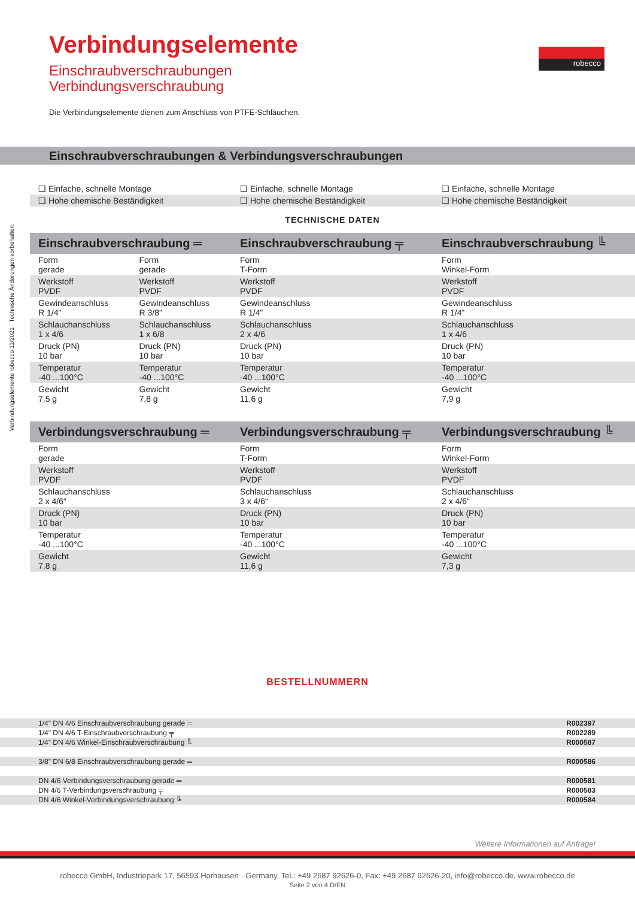Verbindungselemente robecco 11/2021 Technische Änderungen vorbehalten.
Verbindungselemente
Einschraubverschraubungen
Verbindungsverschraubung
robecco
Die Verbindungselemente dienen zum Anschluss von PTFE-Schläuchen.
Einschraubverschraubungen & Verbindungsverschraubungen
| ❑ Einfache, schnelle Montage | | ❑ Einfache, schnelle Montage | ❑ Einfache, schnelle Montage |
| ❑ Hohe chemische Beständigkeit | | ❑ Hohe chemische Beständigkeit | ❑ Hohe chemische Beständigkeit |
| TECHNISCHE DATEN | | | |
| Einschraubverschraubung ═ | | Einschraubverschraubung ╤ | Einschraubverschraubung ╚ |
| Form gerade | Form gerade | Form T-Form | Form Winkel-Form |
| Werkstoff PVDF | Werkstoff PVDF | Werkstoff PVDF | Werkstoff PVDF |
| Gewindeanschluss R 1/4” | Gewindeanschluss R 3/8” | Gewindeanschluss R 1/4” | Gewindeanschluss R 1/4” |
| Schlauchanschluss 1 x 4/6 | Schlauchanschluss 1 x 6/8 | Schlauchanschluss 2 x 4/6 | Schlauchanschluss 1 x 4/6 |
| Druck (PN) 10 bar | Druck (PN) 10 bar | Druck (PN) 10 bar | Druck (PN) 10 bar |
| Temperatur -40 ...100°C | Temperatur -40 ...100°C | Temperatur -40 ...100°C | Temperatur -40 ...100°C |
| Gewicht 7,5 g | Gewicht 7,8 g | Gewicht 11,6 g | Gewicht 7,9 g |
| Verbindungsverschraubung ═ | | Verbindungsverschraubung ╤ | Verbindungsverschraubung ╚ |
| Form gerade | | Form T-Form | Form Winkel-Form |
| Werkstoff PVDF | | Werkstoff PVDF | Werkstoff PVDF |
| Schlauchanschluss 2 x 4/6“ | | Schlauchanschluss 3 x 4/6“ | Schlauchanschluss 2 x 4/6“ |
| Druck (PN) 10 bar | | Druck (PN) 10 bar | Druck (PN) 10 bar |
| Temperatur -40 ...100°C | | Temperatur -40 ...100°C | Temperatur -40 ...100°C |
| Gewicht 7,8 g | | Gewicht 11,6 g | Gewicht 7,3 g |
BESTELLNUMMERN
| 1/4" DN 4/6 Einschraubverschraubung gerade ═ | R002397 |
| 1/4" DN 4/6 T-Einschraubverschraubung ╤ | R002289 |
| 1/4" DN 4/6 Winkel-Einschraubverschraubung ╚ | R000587 |
| 3/8" DN 6/8 Einschraubverschraubung gerade ═ | R000586 |
| DN 4/6 Verbindungsverschraubung gerade ═ | R000581 |
| DN 4/6 T-Verbindungsverschraubung ╤ | R000583 |
| DN 4/6 Winkel-Verbindungsverschraubung ╚ | R000584 |
Weitere Informationen auf Anfrage!
robecco GmbH, Industriepark 17, 56593 Horhausen · Germany, Tel.: +49 2687 92626-0, Fax: +49 2687 92626-20, info@robecco.de, www.robecco.de
Seite 2 von 4 D/EN